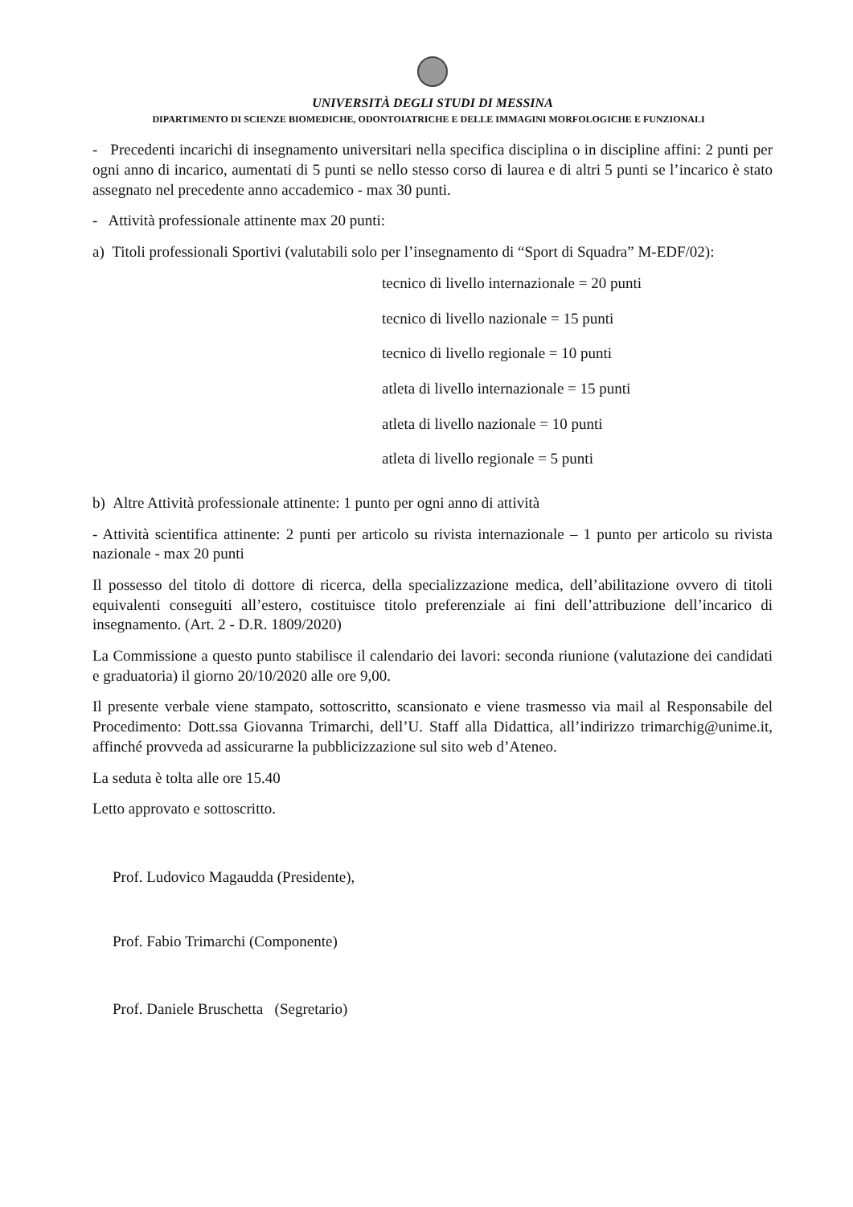UNIVERSITÀ DEGLI STUDI DI MESSINA
DIPARTIMENTO DI SCIENZE BIOMEDICHE, ODONTOIATRICHE E DELLE IMMAGINI MORFOLOGICHE E FUNZIONALI
- Precedenti incarichi di insegnamento universitari nella specifica disciplina o in discipline affini: 2 punti per ogni anno di incarico, aumentati di 5 punti se nello stesso corso di laurea e di altri 5 punti se l’incarico è stato assegnato nel precedente anno accademico - max 30 punti.
- Attività professionale attinente max 20 punti:
a) Titoli professionali Sportivi (valutabili solo per l’insegnamento di “Sport di Squadra” M-EDF/02):
tecnico di livello internazionale = 20 punti
tecnico di livello nazionale = 15 punti
tecnico di livello regionale = 10 punti
atleta di livello internazionale = 15 punti
atleta di livello nazionale = 10 punti
atleta di livello regionale = 5 punti
b) Altre Attività professionale attinente: 1 punto per ogni anno di attività
- Attività scientifica attinente: 2 punti per articolo su rivista internazionale – 1 punto per articolo su rivista nazionale - max 20 punti
Il possesso del titolo di dottore di ricerca, della specializzazione medica, dell’abilitazione ovvero di titoli equivalenti conseguiti all’estero, costituisce titolo preferenziale ai fini dell’attribuzione dell’incarico di insegnamento. (Art. 2 - D.R. 1809/2020)
La Commissione a questo punto stabilisce il calendario dei lavori: seconda riunione (valutazione dei candidati e graduatoria) il giorno 20/10/2020 alle ore 9,00.
Il presente verbale viene stampato, sottoscritto, scansionato e viene trasmesso via mail al Responsabile del Procedimento: Dott.ssa Giovanna Trimarchi, dell’U. Staff alla Didattica, all’indirizzo trimarchig@unime.it, affinché provveda ad assicurarne la pubblicizzazione sul sito web d’Ateneo.
La seduta è tolta alle ore 15.40
Letto approvato e sottoscritto.
Prof. Ludovico Magaudda (Presidente),
Prof. Fabio Trimarchi (Componente)
Prof. Daniele Bruschetta (Segretario)